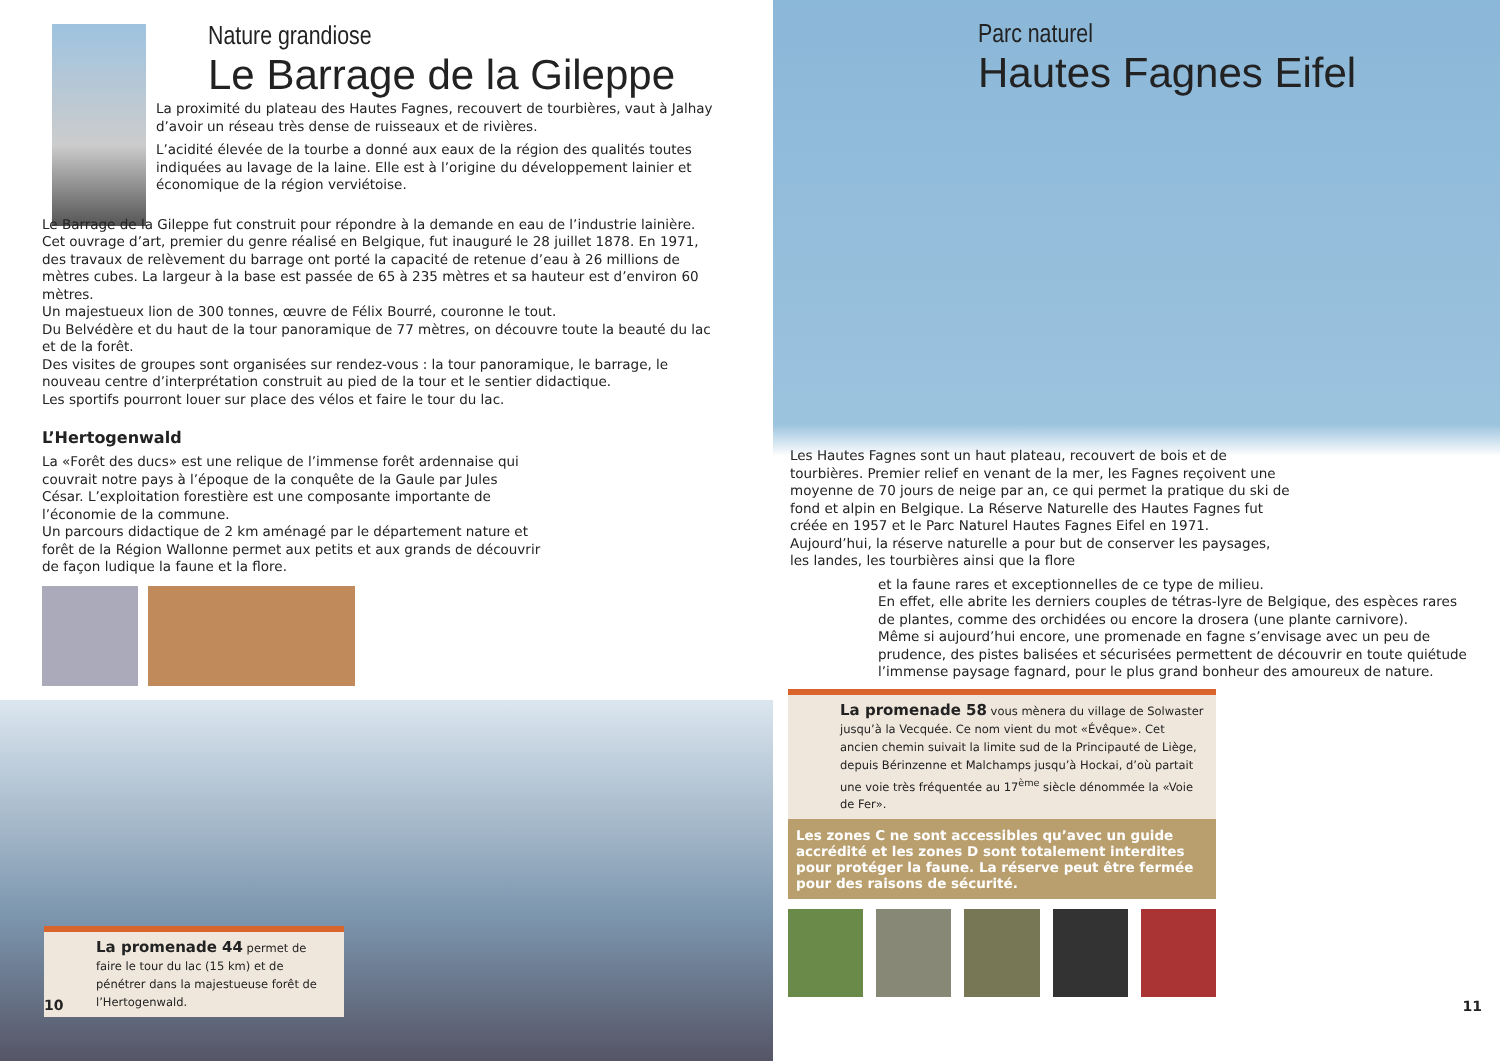Nature grandiose
Le Barrage de la Gileppe
La proximité du plateau des Hautes Fagnes, recouvert de tourbières, vaut à Jalhay d’avoir un réseau très dense de ruisseaux et de rivières.
L’acidité élevée de la tourbe a donné aux eaux de la région des qualités toutes indiquées au lavage de la laine. Elle est à l’origine du développement lainier et économique de la région verviétoise.
Le Barrage de la Gileppe fut construit pour répondre à la demande en eau de l’industrie lainière.
Cet ouvrage d’art, premier du genre réalisé en Belgique, fut inauguré le 28 juillet 1878. En 1971, des travaux de relèvement du barrage ont porté la capacité de retenue d’eau à 26 millions de mètres cubes. La largeur à la base est passée de 65 à 235 mètres et sa hauteur est d’environ 60 mètres.
Un majestueux lion de 300 tonnes, œuvre de Félix Bourré, couronne le tout.
Du Belvédère et du haut de la tour panoramique de 77 mètres, on découvre toute la beauté du lac et de la forêt.
Des visites de groupes sont organisées sur rendez-vous : la tour panoramique, le barrage, le nouveau centre d’interprétation construit au pied de la tour et le sentier didactique.
Les sportifs pourront louer sur place des vélos et faire le tour du lac.
L’Hertogenwald
La «Forêt des ducs» est une relique de l’immense forêt ardennaise qui couvrait notre pays à l’époque de la conquête de la Gaule par Jules César. L’exploitation forestière est une composante importante de l’économie de la commune.
Un parcours didactique de 2 km aménagé par le département nature et forêt de la Région Wallonne permet aux petits et aux grands de découvrir de façon ludique la faune et la flore.
La promenade 44 permet de faire le tour du lac (15 km) et de pénétrer dans la majestueuse forêt de l’Hertogenwald.
10
Parc naturel
Hautes Fagnes Eifel
Les Hautes Fagnes sont un haut plateau, recouvert de bois et de tourbières. Premier relief en venant de la mer, les Fagnes reçoivent une moyenne de 70 jours de neige par an, ce qui permet la pratique du ski de fond et alpin en Belgique. La Réserve Naturelle des Hautes Fagnes fut créée en 1957 et le Parc Naturel Hautes Fagnes Eifel en 1971.
Aujourd’hui, la réserve naturelle a pour but de conserver les paysages, les landes, les tourbières ainsi que la flore
et la faune rares et exceptionnelles de ce type de milieu.
En effet, elle abrite les derniers couples de tétras-lyre de Belgique, des espèces rares de plantes, comme des orchidées ou encore la drosera (une plante carnivore).
Même si aujourd’hui encore, une promenade en fagne s’envisage avec un peu de prudence, des pistes balisées et sécurisées permettent de découvrir en toute quiétude l’immense paysage fagnard, pour le plus grand bonheur des amoureux de nature.
La promenade 58 vous mènera du village de Solwaster jusqu’à la Vecquée. Ce nom vient du mot «Évêque». Cet ancien chemin suivait la limite sud de la Principauté de Liège, depuis Bérinzenne et Malchamps jusqu’à Hockai, d’où partait une voie très fréquentée au 17<sup>ème</sup> siècle dénommée la «Voie de Fer».
Les zones C ne sont accessibles qu’avec un guide accrédité et les zones D sont totalement interdites pour protéger la faune. La réserve peut être fermée pour des raisons de sécurité.
11